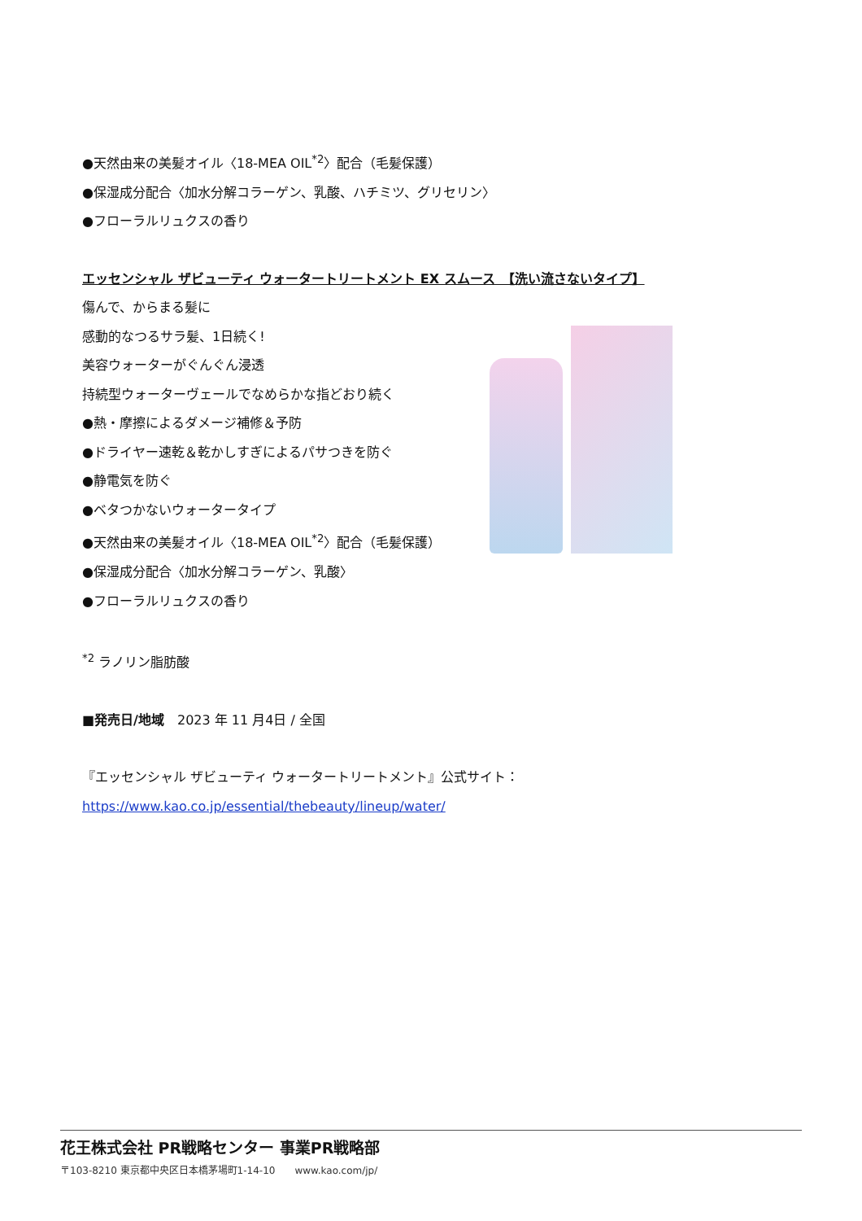●天然由来の美髪オイル〈18-MEA OIL<sup>*2</sup>〉配合（毛髪保護）
●保湿成分配合〈加水分解コラーゲン、乳酸、ハチミツ、グリセリン〉
●フローラルリュクスの香り
エッセンシャル ザビューティ ウォータートリートメント EX スムース　【洗い流さないタイプ】
傷んで、からまる髪に
感動的なつるサラ髪、1日続く!
美容ウォーターがぐんぐん浸透
持続型ウォーターヴェールでなめらかな指どおり続く
●熱・摩擦によるダメージ補修＆予防
●ドライヤー速乾＆乾かしすぎによるパサつきを防ぐ
●静電気を防ぐ
●ベタつかないウォータータイプ
●天然由来の美髪オイル〈18-MEA OIL<sup>*2</sup>〉配合（毛髪保護）
●保湿成分配合〈加水分解コラーゲン、乳酸〉
●フローラルリュクスの香り
<sup>*2</sup> ラノリン脂肪酸
■発売日/地域　2023 年 11 月4日 / 全国
『エッセンシャル ザビューティ ウォータートリートメント』公式サイト：
https://www.kao.co.jp/essential/thebeauty/lineup/water/
花王株式会社 PR戦略センター 事業PR戦略部
〒103-8210 東京都中央区日本橋茅場町1-14-10　　www.kao.com/jp/